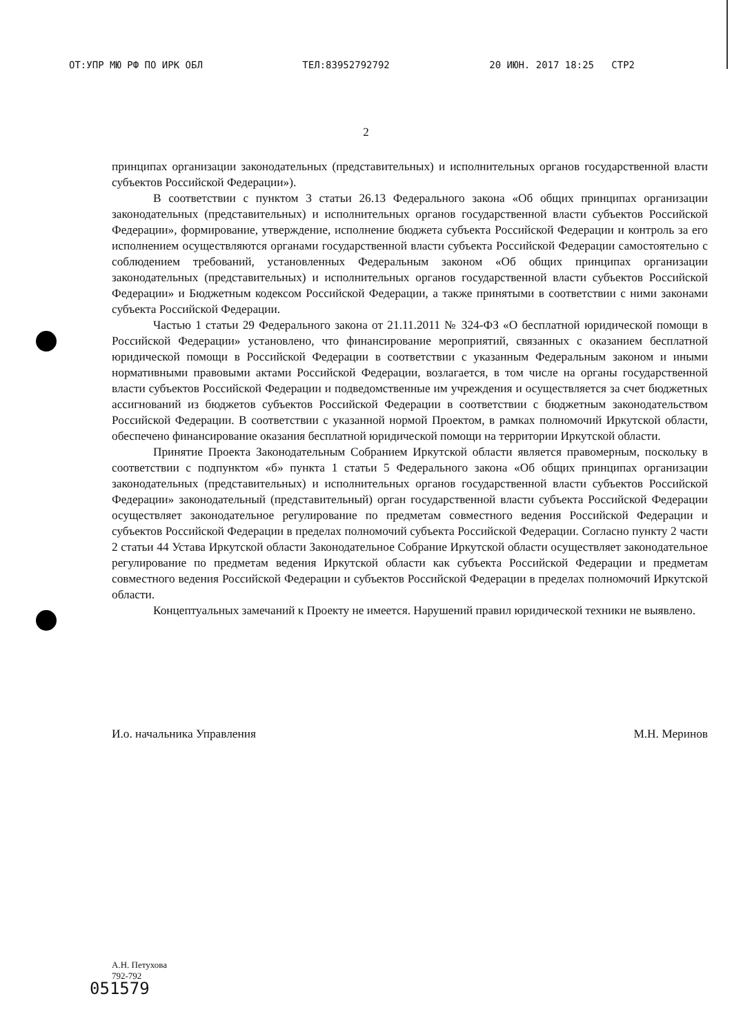ОТ:УПР МЮ РФ ПО ИРК ОБЛ ТЕЛ:83952792792 20 ИЮН. 2017 18:25 СТР2
2
принципах организации законодательных (представительных) и исполнительных органов государственной власти субъектов Российской Федерации»).
В соответствии с пунктом 3 статьи 26.13 Федерального закона «Об общих принципах организации законодательных (представительных) и исполнительных органов государственной власти субъектов Российской Федерации», формирование, утверждение, исполнение бюджета субъекта Российской Федерации и контроль за его исполнением осуществляются органами государственной власти субъекта Российской Федерации самостоятельно с соблюдением требований, установленных Федеральным законом «Об общих принципах организации законодательных (представительных) и исполнительных органов государственной власти субъектов Российской Федерации» и Бюджетным кодексом Российской Федерации, а также принятыми в соответствии с ними законами субъекта Российской Федерации.
Частью 1 статьи 29 Федерального закона от 21.11.2011 № 324-ФЗ «О бесплатной юридической помощи в Российской Федерации» установлено, что финансирование мероприятий, связанных с оказанием бесплатной юридической помощи в Российской Федерации в соответствии с указанным Федеральным законом и иными нормативными правовыми актами Российской Федерации, возлагается, в том числе на органы государственной власти субъектов Российской Федерации и подведомственные им учреждения и осуществляется за счет бюджетных ассигнований из бюджетов субъектов Российской Федерации в соответствии с бюджетным законодательством Российской Федерации. В соответствии с указанной нормой Проектом, в рамках полномочий Иркутской области, обеспечено финансирование оказания бесплатной юридической помощи на территории Иркутской области.
Принятие Проекта Законодательным Собранием Иркутской области является правомерным, поскольку в соответствии с подпунктом «б» пункта 1 статьи 5 Федерального закона «Об общих принципах организации законодательных (представительных) и исполнительных органов государственной власти субъектов Российской Федерации» законодательный (представительный) орган государственной власти субъекта Российской Федерации осуществляет законодательное регулирование по предметам совместного ведения Российской Федерации и субъектов Российской Федерации в пределах полномочий субъекта Российской Федерации. Согласно пункту 2 части 2 статьи 44 Устава Иркутской области Законодательное Собрание Иркутской области осуществляет законодательное регулирование по предметам ведения Иркутской области как субъекта Российской Федерации и предметам совместного ведения Российской Федерации и субъектов Российской Федерации в пределах полномочий Иркутской области.
Концептуальных замечаний к Проекту не имеется. Нарушений правил юридической техники не выявлено.
И.о. начальника Управления М.Н. Меринов
А.Н. Петухова
792-792
051579